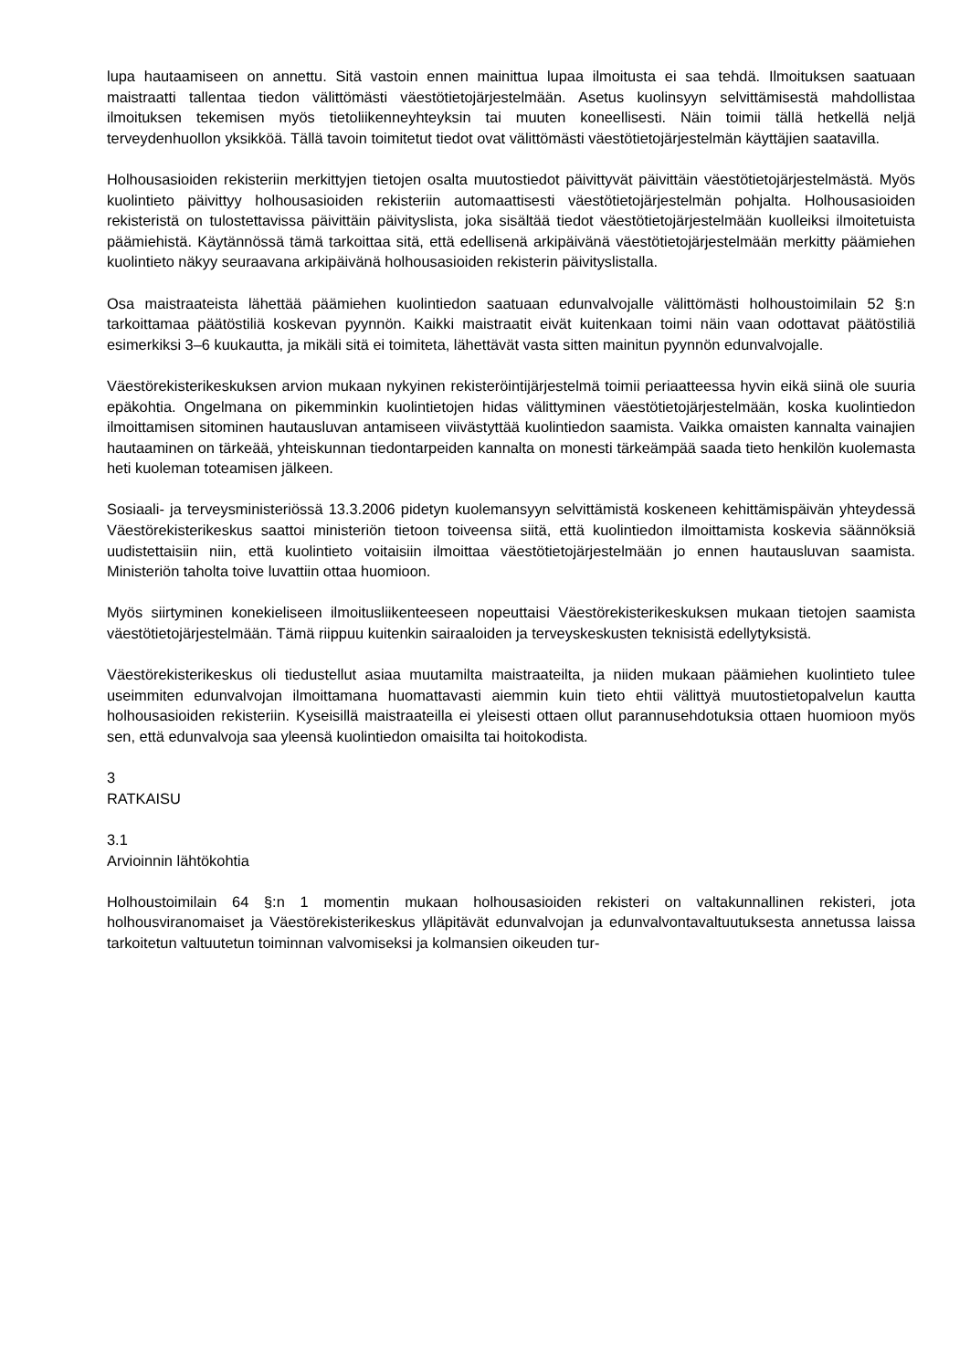lupa hautaamiseen on annettu. Sitä vastoin ennen mainittua lupaa ilmoitusta ei saa tehdä. Ilmoituksen saatuaan maistraatti tallentaa tiedon välittömästi väestötietojärjestelmään. Asetus kuolinsyyn selvittämisestä mahdollistaa ilmoituksen tekemisen myös tietoliikenneyhteyksin tai muuten koneellisesti. Näin toimii tällä hetkellä neljä terveydenhuollon yksikköä. Tällä tavoin toimitetut tiedot ovat välittömästi väestötietojärjestelmän käyttäjien saatavilla.
Holhousasioiden rekisteriin merkittyjen tietojen osalta muutostiedot päivittyvät päivittäin väestötietojärjestelmästä. Myös kuolintieto päivittyy holhousasioiden rekisteriin automaattisesti väestötietojärjestelmän pohjalta. Holhousasioiden rekisteristä on tulostettavissa päivittäin päivityslista, joka sisältää tiedot väestötietojärjestelmään kuolleiksi ilmoitetuista päämiehistä. Käytännössä tämä tarkoittaa sitä, että edellisenä arkipäivänä väestötietojärjestelmään merkitty päämiehen kuolintieto näkyy seuraavana arkipäivänä holhousasioiden rekisterin päivityslistalla.
Osa maistraateista lähettää päämiehen kuolintiedon saatuaan edunvalvojalle välittömästi holhoustoimilain 52 §:n tarkoittamaa päätöstiliä koskevan pyynnön. Kaikki maistraatit eivät kuitenkaan toimi näin vaan odottavat päätöstiliä esimerkiksi 3–6 kuukautta, ja mikäli sitä ei toimiteta, lähettävät vasta sitten mainitun pyynnön edunvalvojalle.
Väestörekisterikeskuksen arvion mukaan nykyinen rekisteröintijärjestelmä toimii periaatteessa hyvin eikä siinä ole suuria epäkohtia. Ongelmana on pikemminkin kuolintietojen hidas välittyminen väestötietojärjestelmään, koska kuolintiedon ilmoittamisen sitominen hautausluvan antamiseen viivästyttää kuolintiedon saamista. Vaikka omaisten kannalta vainajien hautaaminen on tärkeää, yhteiskunnan tiedontarpeiden kannalta on monesti tärkeämpää saada tieto henkilön kuolemasta heti kuoleman toteamisen jälkeen.
Sosiaali- ja terveysministeriössä 13.3.2006 pidetyn kuolemansyyn selvittämistä koskeneen kehittämispäivän yhteydessä Väestörekisterikeskus saattoi ministeriön tietoon toiveensa siitä, että kuolintiedon ilmoittamista koskevia säännöksiä uudistettaisiin niin, että kuolintieto voitaisiin ilmoittaa väestötietojärjestelmään jo ennen hautausluvan saamista. Ministeriön taholta toive luvattiin ottaa huomioon.
Myös siirtyminen konekieliseen ilmoitusliikenteeseen nopeuttaisi Väestörekisterikeskuksen mukaan tietojen saamista väestötietojärjestelmään. Tämä riippuu kuitenkin sairaaloiden ja terveyskeskusten teknisistä edellytyksistä.
Väestörekisterikeskus oli tiedustellut asiaa muutamilta maistraateilta, ja niiden mukaan päämiehen kuolintieto tulee useimmiten edunvalvojan ilmoittamana huomattavasti aiemmin kuin tieto ehtii välittyä muutostietopalvelun kautta holhousasioiden rekisteriin. Kyseisillä maistraateilla ei yleisesti ottaen ollut parannusehdotuksia ottaen huomioon myös sen, että edunvalvoja saa yleensä kuolintiedon omaisilta tai hoitokodista.
3
RATKAISU
3.1
Arvioinnin lähtökohtia
Holhoustoimilain 64 §:n 1 momentin mukaan holhousasioiden rekisteri on valtakunnallinen rekisteri, jota holhousviranomaiset ja Väestörekisterikeskus ylläpitävät edunvalvojan ja edunvalvontavaltuutuksesta annetussa laissa tarkoitetun valtuutetun toiminnan valvomiseksi ja kolmansien oikeuden tur-